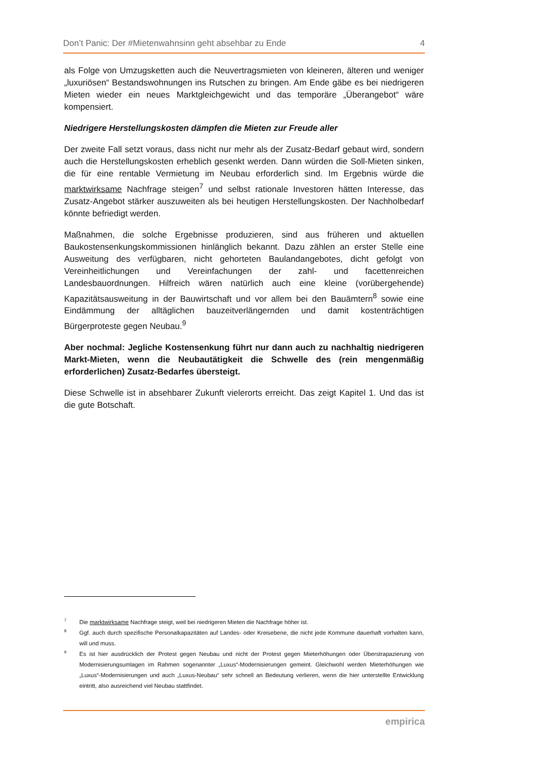Don’t Panic: Der #Mietenwahnsinn geht absehbar zu Ende 4
als Folge von Umzugsketten auch die Neuvertragsmieten von kleineren, älteren und weniger „luxuriösen“ Bestandswohnungen ins Rutschen zu bringen. Am Ende gäbe es bei niedrigeren Mieten wieder ein neues Marktgleichgewicht und das temporäre „Überangebot“ wäre kompensiert.
Niedrigere Herstellungskosten dämpfen die Mieten zur Freude aller
Der zweite Fall setzt voraus, dass nicht nur mehr als der Zusatz-Bedarf gebaut wird, sondern auch die Herstellungskosten erheblich gesenkt werden. Dann würden die Soll-Mieten sinken, die für eine rentable Vermietung im Neubau erforderlich sind. Im Ergebnis würde die marktwirksame Nachfrage steigen<sup>7</sup> und selbst rationale Investoren hätten Interesse, das Zusatz-Angebot stärker auszuweiten als bei heutigen Herstellungskosten. Der Nachholbedarf könnte befriedigt werden.
Maßnahmen, die solche Ergebnisse produzieren, sind aus früheren und aktuellen Baukostensenkungskommissionen hinlänglich bekannt. Dazu zählen an erster Stelle eine Ausweitung des verfügbaren, nicht gehorteten Baulandangebotes, dicht gefolgt von Vereinheitlichungen und Vereinfachungen der zahl- und facettenreichen Landesbauordnungen. Hilfreich wären natürlich auch eine kleine (vorübergehende) Kapazitätsausweitung in der Bauwirtschaft und vor allem bei den Bauämtern<sup>8</sup> sowie eine Eindämmung der alltäglichen bauzeitverlängernden und damit kostenträchtigen Bürgerproteste gegen Neubau.<sup>9</sup>
Aber nochmal: Jegliche Kostensenkung führt nur dann auch zu nachhaltig niedrigeren Markt-Mieten, wenn die Neubautätigkeit die Schwelle des (rein mengenmäßig erforderlichen) Zusatz-Bedarfes übersteigt.
Diese Schwelle ist in absehbarer Zukunft vielerorts erreicht. Das zeigt Kapitel 1. Und das ist die gute Botschaft.
7 Die marktwirksame Nachfrage steigt, weil bei niedrigeren Mieten die Nachfrage höher ist.
8 Ggf. auch durch spezifische Personalkapazitäten auf Landes- oder Kreisebene, die nicht jede Kommune dauerhaft vorhalten kann, will und muss.
9 Es ist hier ausdrücklich der Protest gegen Neubau und nicht der Protest gegen Mieterhöhungen oder Überstrapazierung von Modernisierungsumlagen im Rahmen sogenannter „Luxus“-Modernisierungen gemeint. Gleichwohl werden Mieterhöhungen wie „Luxus“-Modernisierungen und auch „Luxus-Neubau“ sehr schnell an Bedeutung verlieren, wenn die hier unterstellte Entwicklung eintritt, also ausreichend viel Neubau stattfindet.
empirica